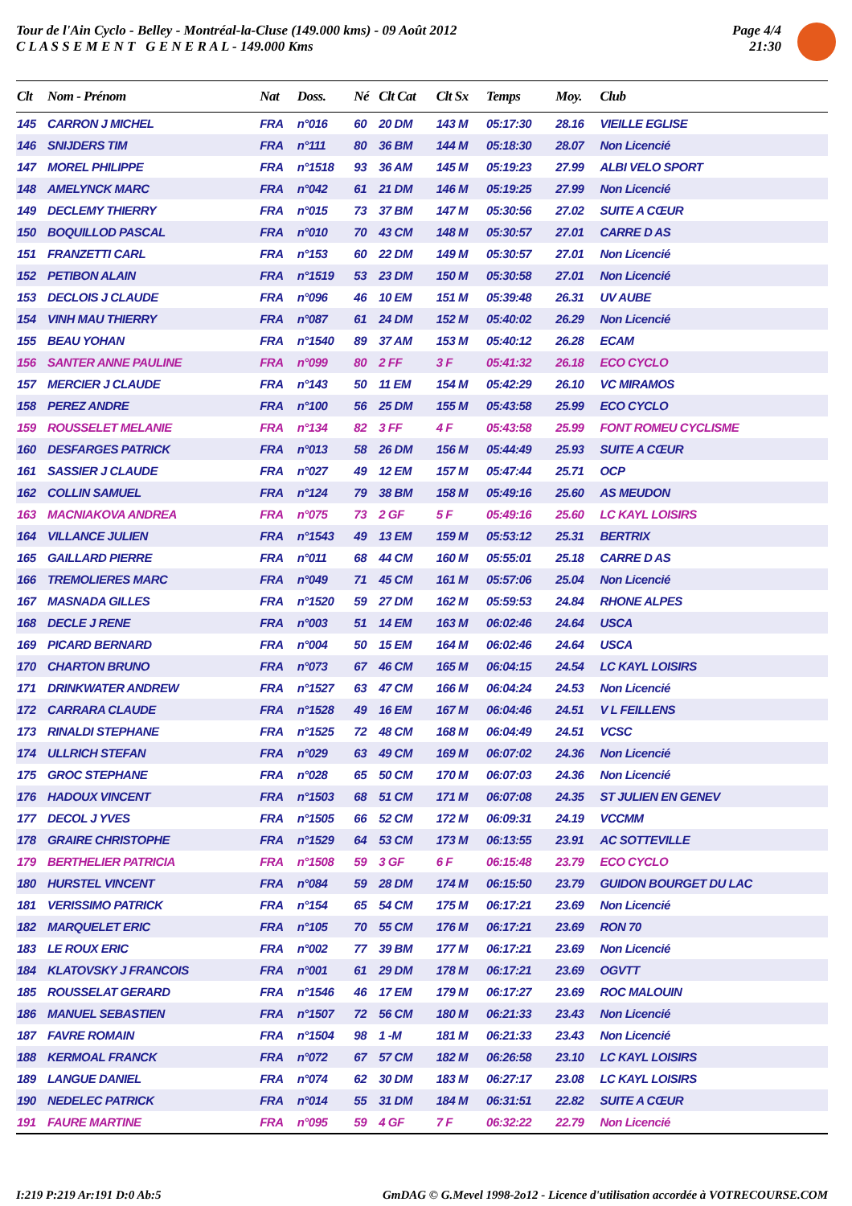Tour de l'Ain Cyclo - Belley - Montréal-la-Cluse (149.000 kms) - 09 Août 2012
C L A S S E M E N T G E N E R A L - 149.000 Kms
Page 4/4
21:30
| Clt | Nom - Prénom | Nat | Doss. | Né | Clt Cat | Clt Sx | Temps | Moy. | Club |
| --- | --- | --- | --- | --- | --- | --- | --- | --- | --- |
| 145 | CARRON J MICHEL | FRA | n°016 | 60 | 20 DM | 143 M | 05:17:30 | 28.16 | VIEILLE EGLISE |
| 146 | SNIJDERS TIM | FRA | n°111 | 80 | 36 BM | 144 M | 05:18:30 | 28.07 | Non Licencié |
| 147 | MOREL PHILIPPE | FRA | n°1518 | 93 | 36 AM | 145 M | 05:19:23 | 27.99 | ALBI VELO SPORT |
| 148 | AMELYNCK MARC | FRA | n°042 | 61 | 21 DM | 146 M | 05:19:25 | 27.99 | Non Licencié |
| 149 | DECLEMY THIERRY | FRA | n°015 | 73 | 37 BM | 147 M | 05:30:56 | 27.02 | SUITE A CŒUR |
| 150 | BOQUILLOD PASCAL | FRA | n°010 | 70 | 43 CM | 148 M | 05:30:57 | 27.01 | CARRE D AS |
| 151 | FRANZETTI CARL | FRA | n°153 | 60 | 22 DM | 149 M | 05:30:57 | 27.01 | Non Licencié |
| 152 | PETIBON ALAIN | FRA | n°1519 | 53 | 23 DM | 150 M | 05:30:58 | 27.01 | Non Licencié |
| 153 | DECLOIS J CLAUDE | FRA | n°096 | 46 | 10 EM | 151 M | 05:39:48 | 26.31 | UV AUBE |
| 154 | VINH MAU THIERRY | FRA | n°087 | 61 | 24 DM | 152 M | 05:40:02 | 26.29 | Non Licencié |
| 155 | BEAU YOHAN | FRA | n°1540 | 89 | 37 AM | 153 M | 05:40:12 | 26.28 | ECAM |
| 156 | SANTER ANNE PAULINE | FRA | n°099 | 80 | 2 FF | 3 F | 05:41:32 | 26.18 | ECO CYCLO |
| 157 | MERCIER J CLAUDE | FRA | n°143 | 50 | 11 EM | 154 M | 05:42:29 | 26.10 | VC MIRAMOS |
| 158 | PEREZ ANDRE | FRA | n°100 | 56 | 25 DM | 155 M | 05:43:58 | 25.99 | ECO CYCLO |
| 159 | ROUSSELET MELANIE | FRA | n°134 | 82 | 3 FF | 4 F | 05:43:58 | 25.99 | FONT ROMEU CYCLISME |
| 160 | DESFARGES PATRICK | FRA | n°013 | 58 | 26 DM | 156 M | 05:44:49 | 25.93 | SUITE A CŒUR |
| 161 | SASSIER J CLAUDE | FRA | n°027 | 49 | 12 EM | 157 M | 05:47:44 | 25.71 | OCP |
| 162 | COLLIN SAMUEL | FRA | n°124 | 79 | 38 BM | 158 M | 05:49:16 | 25.60 | AS MEUDON |
| 163 | MACNIAKOVA ANDREA | FRA | n°075 | 73 | 2 GF | 5 F | 05:49:16 | 25.60 | LC KAYL LOISIRS |
| 164 | VILLANCE JULIEN | FRA | n°1543 | 49 | 13 EM | 159 M | 05:53:12 | 25.31 | BERTRIX |
| 165 | GAILLARD PIERRE | FRA | n°011 | 68 | 44 CM | 160 M | 05:55:01 | 25.18 | CARRE D AS |
| 166 | TREMOLIERES MARC | FRA | n°049 | 71 | 45 CM | 161 M | 05:57:06 | 25.04 | Non Licencié |
| 167 | MASNADA GILLES | FRA | n°1520 | 59 | 27 DM | 162 M | 05:59:53 | 24.84 | RHONE ALPES |
| 168 | DECLE J RENE | FRA | n°003 | 51 | 14 EM | 163 M | 06:02:46 | 24.64 | USCA |
| 169 | PICARD BERNARD | FRA | n°004 | 50 | 15 EM | 164 M | 06:02:46 | 24.64 | USCA |
| 170 | CHARTON BRUNO | FRA | n°073 | 67 | 46 CM | 165 M | 06:04:15 | 24.54 | LC KAYL LOISIRS |
| 171 | DRINKWATER ANDREW | FRA | n°1527 | 63 | 47 CM | 166 M | 06:04:24 | 24.53 | Non Licencié |
| 172 | CARRARA CLAUDE | FRA | n°1528 | 49 | 16 EM | 167 M | 06:04:46 | 24.51 | V L FEILLENS |
| 173 | RINALDI STEPHANE | FRA | n°1525 | 72 | 48 CM | 168 M | 06:04:49 | 24.51 | VCSC |
| 174 | ULLRICH STEFAN | FRA | n°029 | 63 | 49 CM | 169 M | 06:07:02 | 24.36 | Non Licencié |
| 175 | GROC STEPHANE | FRA | n°028 | 65 | 50 CM | 170 M | 06:07:03 | 24.36 | Non Licencié |
| 176 | HADOUX VINCENT | FRA | n°1503 | 68 | 51 CM | 171 M | 06:07:08 | 24.35 | ST JULIEN EN GENEV |
| 177 | DECOL J YVES | FRA | n°1505 | 66 | 52 CM | 172 M | 06:09:31 | 24.19 | VCCMM |
| 178 | GRAIRE CHRISTOPHE | FRA | n°1529 | 64 | 53 CM | 173 M | 06:13:55 | 23.91 | AC SOTTEVILLE |
| 179 | BERTHELIER PATRICIA | FRA | n°1508 | 59 | 3 GF | 6 F | 06:15:48 | 23.79 | ECO CYCLO |
| 180 | HURSTEL VINCENT | FRA | n°084 | 59 | 28 DM | 174 M | 06:15:50 | 23.79 | GUIDON BOURGET DU LAC |
| 181 | VERISSIMO PATRICK | FRA | n°154 | 65 | 54 CM | 175 M | 06:17:21 | 23.69 | Non Licencié |
| 182 | MARQUELET ERIC | FRA | n°105 | 70 | 55 CM | 176 M | 06:17:21 | 23.69 | RON 70 |
| 183 | LE ROUX ERIC | FRA | n°002 | 77 | 39 BM | 177 M | 06:17:21 | 23.69 | Non Licencié |
| 184 | KLATOVSKY J FRANCOIS | FRA | n°001 | 61 | 29 DM | 178 M | 06:17:21 | 23.69 | OGVTT |
| 185 | ROUSSELAT GERARD | FRA | n°1546 | 46 | 17 EM | 179 M | 06:17:27 | 23.69 | ROC MALOUIN |
| 186 | MANUEL SEBASTIEN | FRA | n°1507 | 72 | 56 CM | 180 M | 06:21:33 | 23.43 | Non Licencié |
| 187 | FAVRE ROMAIN | FRA | n°1504 | 98 | 1 -M | 181 M | 06:21:33 | 23.43 | Non Licencié |
| 188 | KERMOAL FRANCK | FRA | n°072 | 67 | 57 CM | 182 M | 06:26:58 | 23.10 | LC KAYL LOISIRS |
| 189 | LANGUE DANIEL | FRA | n°074 | 62 | 30 DM | 183 M | 06:27:17 | 23.08 | LC KAYL LOISIRS |
| 190 | NEDELEC PATRICK | FRA | n°014 | 55 | 31 DM | 184 M | 06:31:51 | 22.82 | SUITE A CŒUR |
| 191 | FAURE MARTINE | FRA | n°095 | 59 | 4 GF | 7 F | 06:32:22 | 22.79 | Non Licencié |
I:219 P:219 Ar:191 D:0 Ab:5 GmDAG © G.Mevel 1998-2o12 - Licence d'utilisation accordée à VOTRECOURSE.COM